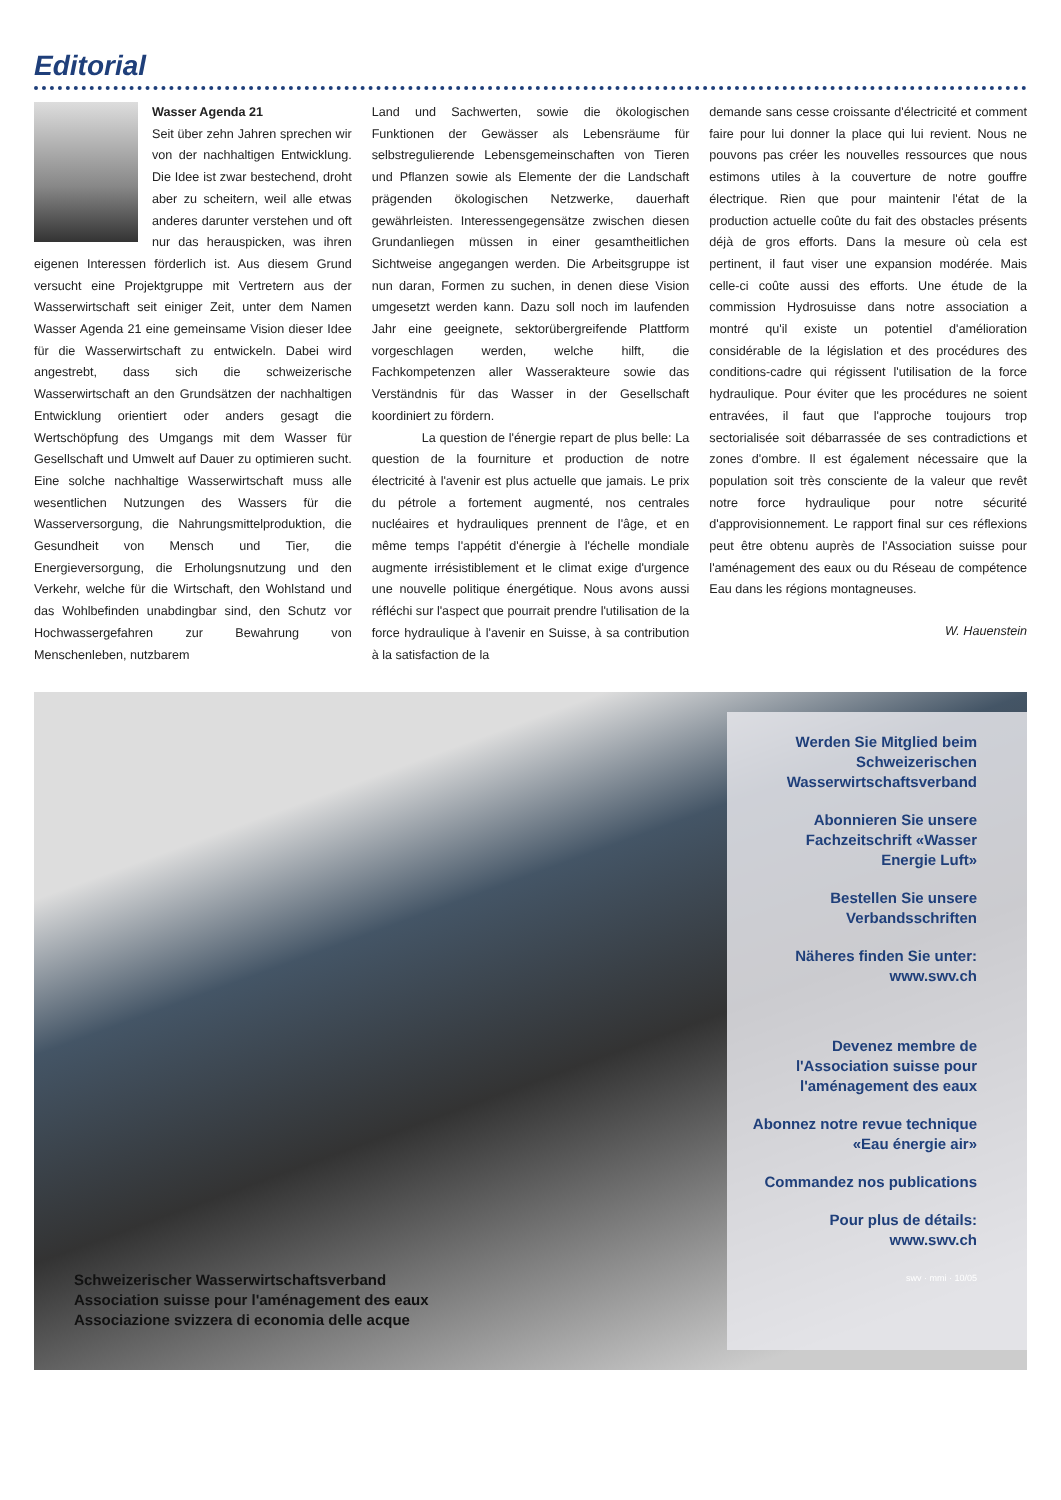Editorial
Wasser Agenda 21
Seit über zehn Jahren sprechen wir von der nachhaltigen Entwicklung. Die Idee ist zwar bestechend, droht aber zu scheitern, weil alle etwas anderes darunter verstehen und oft nur das herauspicken, was ihren eigenen Interessen förderlich ist. Aus diesem Grund versucht eine Projektgruppe mit Vertretern aus der Wasserwirtschaft seit einiger Zeit, unter dem Namen Wasser Agenda 21 eine gemeinsame Vision dieser Idee für die Wasserwirtschaft zu entwickeln. Dabei wird angestrebt, dass sich die schweizerische Wasserwirtschaft an den Grundsätzen der nachhaltigen Entwicklung orientiert oder anders gesagt die Wertschöpfung des Umgangs mit dem Wasser für Gesellschaft und Umwelt auf Dauer zu optimieren sucht. Eine solche nachhaltige Wasserwirtschaft muss alle wesentlichen Nutzungen des Wassers für die Wasserversorgung, die Nahrungsmittelproduktion, die Gesundheit von Mensch und Tier, die Energieversorgung, die Erholungsnutzung und den Verkehr, welche für die Wirtschaft, den Wohlstand und das Wohlbefinden unabdingbar sind, den Schutz vor Hochwassergefahren zur Bewahrung von Menschenleben, nutzbarem
Land und Sachwerten, sowie die ökologischen Funktionen der Gewässer als Lebensräume für selbstregulierende Lebensgemeinschaften von Tieren und Pflanzen sowie als Elemente der die Landschaft prägenden ökologischen Netzwerke, dauerhaft gewährleisten. Interessengegensätze zwischen diesen Grundanliegen müssen in einer gesamtheitlichen Sichtweise angegangen werden. Die Arbeitsgruppe ist nun daran, Formen zu suchen, in denen diese Vision umgesetzt werden kann. Dazu soll noch im laufenden Jahr eine geeignete, sektorübergreifende Plattform vorgeschlagen werden, welche hilft, die Fachkompetenzen aller Wasserakteure sowie das Verständnis für das Wasser in der Gesellschaft koordiniert zu fördern.
La question de l'énergie repart de plus belle: La question de la fourniture et production de notre électricité à l'avenir est plus actuelle que jamais. Le prix du pétrole a fortement augmenté, nos centrales nucléaires et hydrauliques prennent de l'âge, et en même temps l'appétit d'énergie à l'échelle mondiale augmente irrésistiblement et le climat exige d'urgence une nouvelle politique énergétique. Nous avons aussi réfléchi sur l'aspect que pourrait prendre l'utilisation de la force hydraulique à l'avenir en Suisse, à sa contribution à la satisfaction de la
demande sans cesse croissante d'électricité et comment faire pour lui donner la place qui lui revient. Nous ne pouvons pas créer les nouvelles ressources que nous estimons utiles à la couverture de notre gouffre électrique. Rien que pour maintenir l'état de la production actuelle coûte du fait des obstacles présents déjà de gros efforts. Dans la mesure où cela est pertinent, il faut viser une expansion modérée. Mais celle-ci coûte aussi des efforts. Une étude de la commission Hydrosuisse dans notre association a montré qu'il existe un potentiel d'amélioration considérable de la législation et des procédures des conditions-cadre qui régissent l'utilisation de la force hydraulique. Pour éviter que les procédures ne soient entravées, il faut que l'approche toujours trop sectorialisée soit débarrassée de ses contradictions et zones d'ombre. Il est également nécessaire que la population soit très consciente de la valeur que revêt notre force hydraulique pour notre sécurité d'approvisionnement. Le rapport final sur ces réflexions peut être obtenu auprès de l'Association suisse pour l'aménagement des eaux ou du Réseau de compétence Eau dans les régions montagneuses.
W. Hauenstein
Schweizerischer Wasserwirtschaftsverband
Association suisse pour l'aménagement des eaux
Associazione svizzera di economia delle acque
Werden Sie Mitglied beim Schweizerischen Wasserwirtschaftsverband
Abonnieren Sie unsere Fachzeitschrift «Wasser Energie Luft»
Bestellen Sie unsere Verbandsschriften
Näheres finden Sie unter: www.swv.ch
Devenez membre de l'Association suisse pour l'aménagement des eaux
Abonnez notre revue technique «Eau énergie air»
Commandez nos publications
Pour plus de détails: www.swv.ch
swv · mmi · 10/05